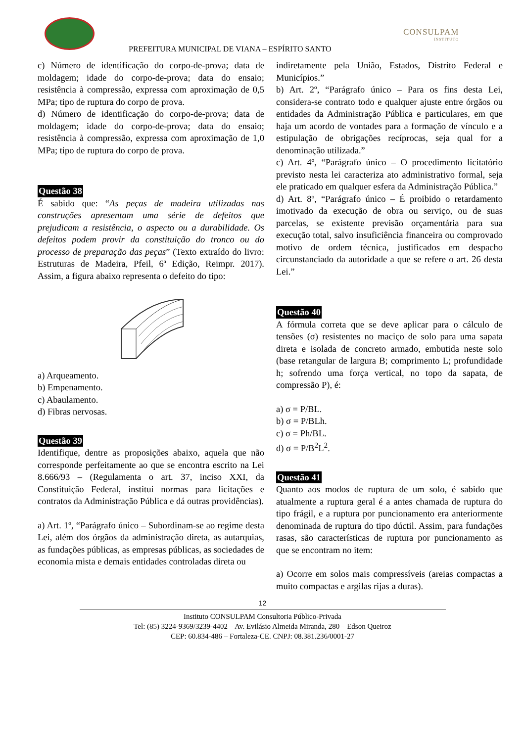PREFEITURA MUNICIPAL DE VIANA – ESPÍRITO SANTO
CONSULPAM
INSTITUTO
c) Número de identificação do corpo-de-prova; data de moldagem; idade do corpo-de-prova; data do ensaio; resistência à compressão, expressa com aproximação de 0,5 MPa; tipo de ruptura do corpo de prova.
d) Número de identificação do corpo-de-prova; data de moldagem; idade do corpo-de-prova; data do ensaio; resistência à compressão, expressa com aproximação de 1,0 MPa; tipo de ruptura do corpo de prova.
Questão 38
É sabido que: “As peças de madeira utilizadas nas construções apresentam uma série de defeitos que prejudicam a resistência, o aspecto ou a durabilidade. Os defeitos podem provir da constituição do tronco ou do processo de preparação das peças” (Texto extraído do livro: Estruturas de Madeira, Pfeil, 6ª Edição, Reimpr. 2017). Assim, a figura abaixo representa o defeito do tipo:
a) Arqueamento.
b) Empenamento.
c) Abaulamento.
d) Fibras nervosas.
Questão 39
Identifique, dentre as proposições abaixo, aquela que não corresponde perfeitamente ao que se encontra escrito na Lei 8.666/93 – (Regulamenta o art. 37, inciso XXI, da Constituição Federal, institui normas para licitações e contratos da Administração Pública e dá outras providências).
a) Art. 1º, “Parágrafo único – Subordinam-se ao regime desta Lei, além dos órgãos da administração direta, as autarquias, as fundações públicas, as empresas públicas, as sociedades de economia mista e demais entidades controladas direta ou
indiretamente pela União, Estados, Distrito Federal e Municípios.”
b) Art. 2º, “Parágrafo único – Para os fins desta Lei, considera-se contrato todo e qualquer ajuste entre órgãos ou entidades da Administração Pública e particulares, em que haja um acordo de vontades para a formação de vínculo e a estipulação de obrigações recíprocas, seja qual for a denominação utilizada.”
c) Art. 4º, “Parágrafo único – O procedimento licitatório previsto nesta lei caracteriza ato administrativo formal, seja ele praticado em qualquer esfera da Administração Pública.”
d) Art. 8º, “Parágrafo único – É proibido o retardamento imotivado da execução de obra ou serviço, ou de suas parcelas, se existente previsão orçamentária para sua execução total, salvo insuficiência financeira ou comprovado motivo de ordem técnica, justificados em despacho circunstanciado da autoridade a que se refere o art. 26 desta Lei.”
Questão 40
A fórmula correta que se deve aplicar para o cálculo de tensões (σ) resistentes no maciço de solo para uma sapata direta e isolada de concreto armado, embutida neste solo (base retangular de largura B; comprimento L; profundidade h; sofrendo uma força vertical, no topo da sapata, de compressão P), é:
a) σ = P/BL.
b) σ = P/BLh.
c) σ = Ph/BL.
d) σ = P/B<sup>2</sup>L<sup>2</sup>.
Questão 41
Quanto aos modos de ruptura de um solo, é sabido que atualmente a ruptura geral é a antes chamada de ruptura do tipo frágil, e a ruptura por puncionamento era anteriormente denominada de ruptura do tipo dúctil. Assim, para fundações rasas, são características de ruptura por puncionamento as que se encontram no item:
a) Ocorre em solos mais compressíveis (areias compactas a muito compactas e argilas rijas a duras).
12
Instituto CONSULPAM Consultoria Público-Privada
Tel: (85) 3224-9369/3239-4402 – Av. Evilásio Almeida Miranda, 280 – Edson Queiroz
CEP: 60.834-486 – Fortaleza-CE. CNPJ: 08.381.236/0001-27